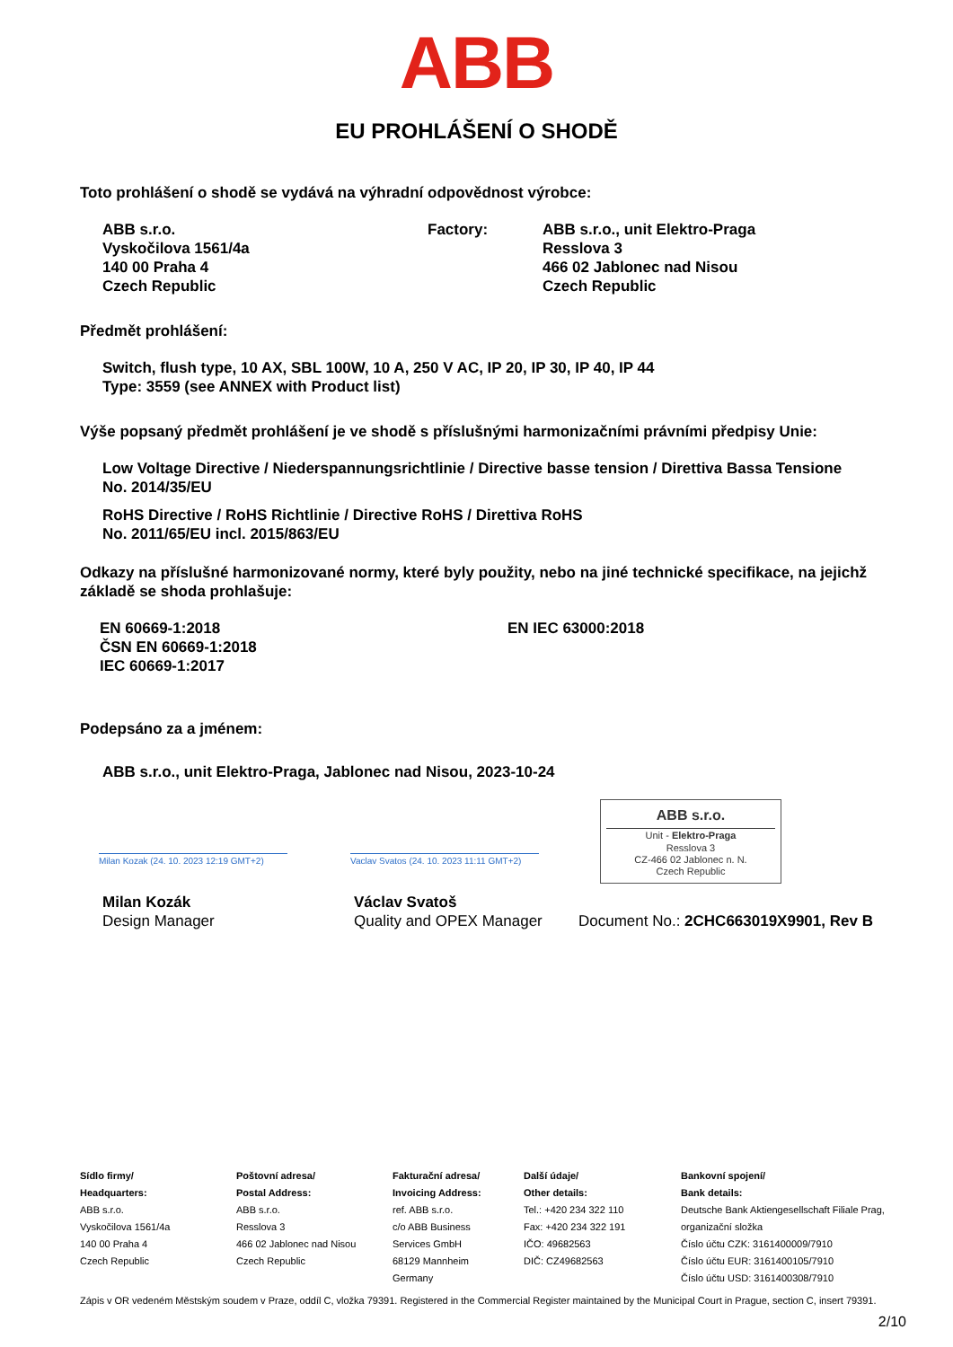ABB
EU PROHLÁŠENÍ O SHODĚ
Toto prohlášení o shodě se vydává na výhradní odpovědnost výrobce:
ABB s.r.o.
Vyskočilova 1561/4a
140 00 Praha 4
Czech Republic
Factory: ABB s.r.o., unit Elektro-Praga
Resslova 3
466 02 Jablonec nad Nisou
Czech Republic
Předmět prohlášení:
Switch, flush type, 10 AX, SBL 100W, 10 A, 250 V AC, IP 20, IP 30, IP 40, IP 44
Type: 3559 (see ANNEX with Product list)
Výše popsaný předmět prohlášení je ve shodě s příslušnými harmonizačními právními předpisy Unie:
Low Voltage Directive / Niederspannungsrichtlinie / Directive basse tension / Direttiva Bassa Tensione
No. 2014/35/EU
RoHS Directive / RoHS Richtlinie / Directive RoHS / Direttiva RoHS
No. 2011/65/EU incl. 2015/863/EU
Odkazy na příslušné harmonizované normy, které byly použity, nebo na jiné technické specifikace, na jejichž základě se shoda prohlašuje:
EN 60669-1:2018
ČSN EN 60669-1:2018
IEC 60669-1:2017
EN IEC 63000:2018
Podepsáno za a jménem:
ABB s.r.o., unit Elektro-Praga, Jablonec nad Nisou, 2023-10-24
Milan Kozak (24. 10. 2023 12:19 GMT+2)
Vaclav Svatos (24. 10. 2023 11:11 GMT+2)
ABB s.r.o.
Unit - Elektro-Praga
Resslova 3
CZ-466 02 Jablonec n. N.
Czech Republic
Milan Kozák
Design Manager
Václav Svatoš
Quality and OPEX Manager
Document No.: 2CHC663019X9901, Rev B
Sídlo firmy/
Headquarters:
ABB s.r.o.
Vyskočilova 1561/4a
140 00 Praha 4
Czech Republic
Poštovní adresa/
Postal Address:
ABB s.r.o.
Resslova 3
466 02 Jablonec nad Nisou
Czech Republic
Fakturační adresa/
Invoicing Address:
ref. ABB s.r.o.
c/o ABB Business
Services GmbH
68129 Mannheim
Germany
Další údaje/
Other details:
Tel.: +420 234 322 110
Fax: +420 234 322 191
IČO: 49682563
DIČ: CZ49682563
Bankovní spojení/
Bank details:
Deutsche Bank Aktiengesellschaft Filiale Prag,
organizační složka
Číslo účtu CZK: 3161400009/7910
Číslo účtu EUR: 3161400105/7910
Číslo účtu USD: 3161400308/7910
Zápis v OR vedeném Městským soudem v Praze, oddíl C, vložka 79391. Registered in the Commercial Register maintained by the Municipal Court in Prague, section C, insert 79391.
2/10